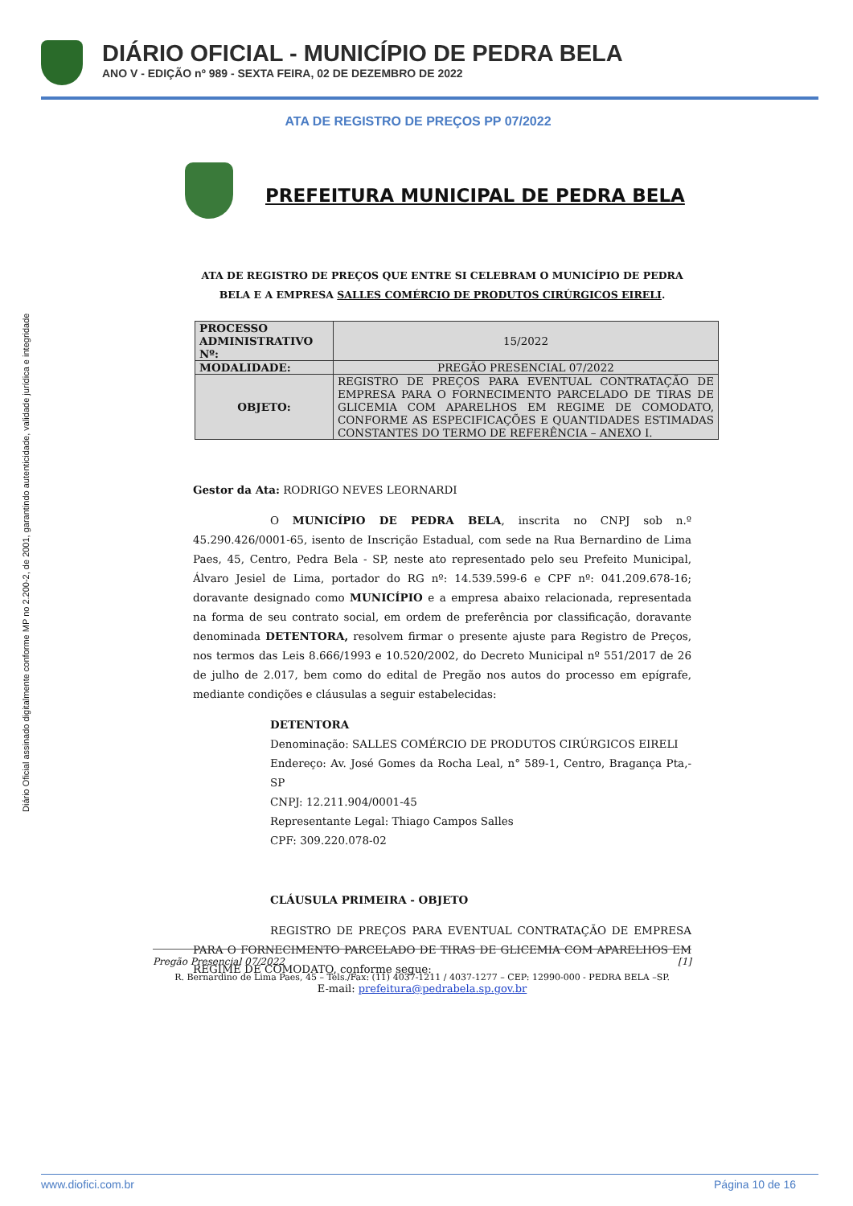DIÁRIO OFICIAL - MUNICÍPIO DE PEDRA BELA
ANO V - EDIÇÃO nº 989 - SEXTA FEIRA, 02 DE DEZEMBRO DE 2022
Diário Oficial assinado digitalmente conforme MP no 2.200-2, de 2001, garantindo autenticidade, validade jurídica e integridade
ATA DE REGISTRO DE PREÇOS PP 07/2022
PREFEITURA MUNICIPAL DE PEDRA BELA
ATA DE REGISTRO DE PREÇOS QUE ENTRE SI CELEBRAM O MUNICÍPIO DE PEDRA BELA E A EMPRESA SALLES COMÉRCIO DE PRODUTOS CIRÚRGICOS EIRELI.
| PROCESSO ADMINISTRATIVO Nº: | | 15/2022 |
| MODALIDADE: | PREGÃO PRESENCIAL 07/2022 | |
| OBJETO: | REGISTRO DE PREÇOS PARA EVENTUAL CONTRATAÇÃO DE EMPRESA PARA O FORNECIMENTO PARCELADO DE TIRAS DE GLICEMIA COM APARELHOS EM REGIME DE COMODATO, CONFORME AS ESPECIFICAÇÕES E QUANTIDADES ESTIMADAS CONSTANTES DO TERMO DE REFERÊNCIA – ANEXO I. | |
Gestor da Ata: RODRIGO NEVES LEORNARDI
O MUNICÍPIO DE PEDRA BELA, inscrita no CNPJ sob n.º 45.290.426/0001-65, isento de Inscrição Estadual, com sede na Rua Bernardino de Lima Paes, 45, Centro, Pedra Bela - SP, neste ato representado pelo seu Prefeito Municipal, Álvaro Jesiel de Lima, portador do RG nº: 14.539.599-6 e CPF nº: 041.209.678-16; doravante designado como MUNICÍPIO e a empresa abaixo relacionada, representada na forma de seu contrato social, em ordem de preferência por classificação, doravante denominada DETENTORA, resolvem firmar o presente ajuste para Registro de Preços, nos termos das Leis 8.666/1993 e 10.520/2002, do Decreto Municipal nº 551/2017 de 26 de julho de 2.017, bem como do edital de Pregão nos autos do processo em epígrafe, mediante condições e cláusulas a seguir estabelecidas:
DETENTORA
Denominação: SALLES COMÉRCIO DE PRODUTOS CIRÚRGICOS EIRELI
Endereço: Av. José Gomes da Rocha Leal, n° 589-1, Centro, Bragança Pta,-SP
CNPJ: 12.211.904/0001-45
Representante Legal: Thiago Campos Salles
CPF: 309.220.078-02
CLÁUSULA PRIMEIRA - OBJETO
REGISTRO DE PREÇOS PARA EVENTUAL CONTRATAÇÃO DE EMPRESA PARA O FORNECIMENTO PARCELADO DE TIRAS DE GLICEMIA COM APARELHOS EM REGIME DE COMODATO, conforme segue:
Pregão Presencial 07/2022 [1]
R. Bernardino de Lima Paes, 45 – Tels./Fax: (11) 4037-1211 / 4037-1277 – CEP: 12990-000 - PEDRA BELA –SP.
E-mail: prefeitura@pedrabela.sp.gov.br
www.diofici.com.br Página 10 de 16